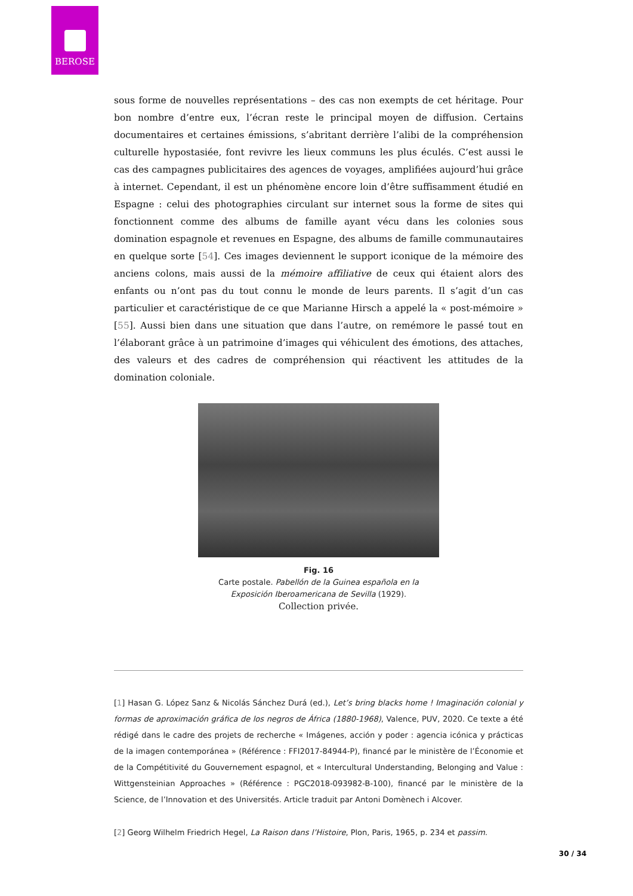BEROSE
sous forme de nouvelles représentations – des cas non exempts de cet héritage. Pour bon nombre d’entre eux, l’écran reste le principal moyen de diffusion. Certains documentaires et certaines émissions, s’abritant derrière l’alibi de la compréhension culturelle hypostasiée, font revivre les lieux communs les plus éculés. C’est aussi le cas des campagnes publicitaires des agences de voyages, amplifiées aujourd’hui grâce à internet. Cependant, il est un phénomène encore loin d’être suffisamment étudié en Espagne : celui des photographies circulant sur internet sous la forme de sites qui fonctionnent comme des albums de famille ayant vécu dans les colonies sous domination espagnole et revenues en Espagne, des albums de famille communautaires en quelque sorte [54]. Ces images deviennent le support iconique de la mémoire des anciens colons, mais aussi de la mémoire affiliative de ceux qui étaient alors des enfants ou n’ont pas du tout connu le monde de leurs parents. Il s’agit d’un cas particulier et caractéristique de ce que Marianne Hirsch a appelé la « post-mémoire » [55]. Aussi bien dans une situation que dans l’autre, on remémore le passé tout en l’élaborant grâce à un patrimoine d’images qui véhiculent des émotions, des attaches, des valeurs et des cadres de compréhension qui réactivent les attitudes de la domination coloniale.
Fig. 16
Carte postale. Pabellón de la Guinea española en la
Exposición Iberoamericana de Sevilla (1929).
Collection privée.
[1] Hasan G. López Sanz & Nicolás Sánchez Durá (ed.), Let’s bring blacks home ! Imaginación colonial y formas de aproximación gráfica de los negros de África (1880-1968), Valence, PUV, 2020. Ce texte a été rédigé dans le cadre des projets de recherche « Imágenes, acción y poder : agencia icónica y prácticas de la imagen contemporánea » (Référence : FFI2017-84944-P), financé par le ministère de l’Économie et de la Compétitivité du Gouvernement espagnol, et « Intercultural Understanding, Belonging and Value : Wittgensteinian Approaches » (Référence : PGC2018-093982-B-100), financé par le ministère de la Science, de l’Innovation et des Universités. Article traduit par Antoni Domènech i Alcover.
[2] Georg Wilhelm Friedrich Hegel, La Raison dans l’Histoire, Plon, Paris, 1965, p. 234 et passim.
30 / 34